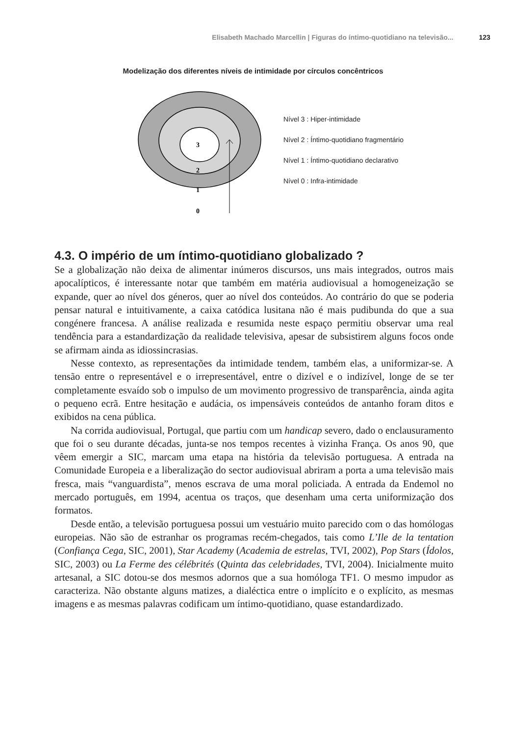Elisabeth Machado Marcellin | Figuras do íntimo-quotidiano na televisão... 123
Modelização dos diferentes níveis de intimidade por círculos concêntricos
3
2
1
0
Nível 3 : Hiper-intimidade
Nível 2 : Íntimo-quotidiano fragmentário
Nível 1 : Íntimo-quotidiano declarativo
Nível 0 : Infra-intimidade
4.3. O império de um íntimo-quotidiano globalizado ?
Se a globalização não deixa de alimentar inúmeros discursos, uns mais integrados, outros mais apocalípticos, é interessante notar que também em matéria audiovisual a homogeneização se expande, quer ao nível dos géneros, quer ao nível dos conteúdos. Ao contrário do que se poderia pensar natural e intuitivamente, a caixa catódica lusitana não é mais pudibunda do que a sua congénere francesa. A análise realizada e resumida neste espaço permitiu observar uma real tendência para a estandardização da realidade televisiva, apesar de subsistirem alguns focos onde se afirmam ainda as idiossincrasias.
Nesse contexto, as representações da intimidade tendem, também elas, a uniformizar-se. A tensão entre o representável e o irrepresentável, entre o dizível e o indizível, longe de se ter completamente esvaído sob o impulso de um movimento progressivo de transparência, ainda agita o pequeno ecrã. Entre hesitação e audácia, os impensáveis conteúdos de antanho foram ditos e exibidos na cena pública.
Na corrida audiovisual, Portugal, que partiu com um handicap severo, dado o enclausuramento que foi o seu durante décadas, junta-se nos tempos recentes à vizinha França. Os anos 90, que vêem emergir a SIC, marcam uma etapa na história da televisão portuguesa. A entrada na Comunidade Europeia e a liberalização do sector audiovisual abriram a porta a uma televisão mais fresca, mais “vanguardista”, menos escrava de uma moral policiada. A entrada da Endemol no mercado português, em 1994, acentua os traços, que desenham uma certa uniformização dos formatos.
Desde então, a televisão portuguesa possui um vestuário muito parecido com o das homólogas europeias. Não são de estranhar os programas recém-chegados, tais como L’Ile de la tentation (Confiança Cega, SIC, 2001), Star Academy (Academia de estrelas, TVI, 2002), Pop Stars (Ídolos, SIC, 2003) ou La Ferme des célébrités (Quinta das celebridades, TVI, 2004). Inicialmente muito artesanal, a SIC dotou-se dos mesmos adornos que a sua homóloga TF1. O mesmo impudor as caracteriza. Não obstante alguns matizes, a dialéctica entre o implícito e o explícito, as mesmas imagens e as mesmas palavras codificam um íntimo-quotidiano, quase estandardizado.